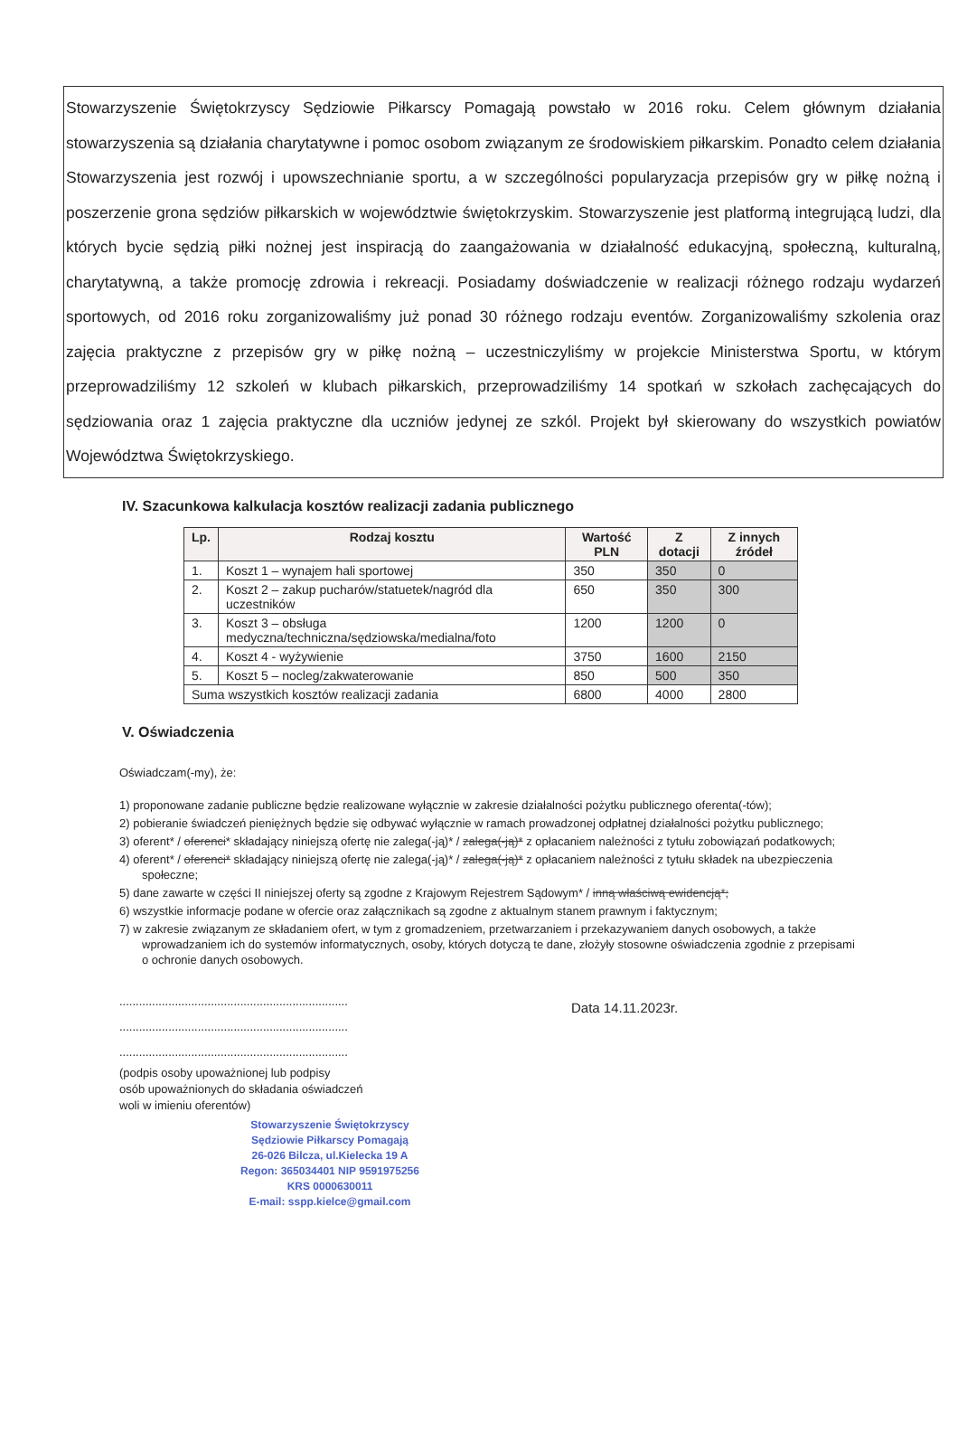Stowarzyszenie Świętokrzyscy Sędziowie Piłkarscy Pomagają powstało w 2016 roku. Celem głównym działania stowarzyszenia są działania charytatywne i pomoc osobom związanym ze środowiskiem piłkarskim. Ponadto celem działania Stowarzyszenia jest rozwój i upowszechnianie sportu, a w szczególności popularyzacja przepisów gry w piłkę nożną i poszerzenie grona sędziów piłkarskich w województwie świętokrzyskim. Stowarzyszenie jest platformą integrującą ludzi, dla których bycie sędzią piłki nożnej jest inspiracją do zaangażowania w działalność edukacyjną, społeczną, kulturalną, charytatywną, a także promocję zdrowia i rekreacji. Posiadamy doświadczenie w realizacji różnego rodzaju wydarzeń sportowych, od 2016 roku zorganizowaliśmy już ponad 30 różnego rodzaju eventów. Zorganizowaliśmy szkolenia oraz zajęcia praktyczne z przepisów gry w piłkę nożną – uczestniczyliśmy w projekcie Ministerstwa Sportu, w którym przeprowadziliśmy 12 szkoleń w klubach piłkarskich, przeprowadziliśmy 14 spotkań w szkołach zachęcających do sędziowania oraz 1 zajęcia praktyczne dla uczniów jedynej ze szkól. Projekt był skierowany do wszystkich powiatów Województwa Świętokrzyskiego.
IV. Szacunkowa kalkulacja kosztów realizacji zadania publicznego
| Lp. | Rodzaj kosztu | Wartość PLN | Z dotacji | Z innych źródeł |
| --- | --- | --- | --- | --- |
| 1. | Koszt 1 – wynajem hali sportowej | 350 | 350 | 0 |
| 2. | Koszt 2 – zakup pucharów/statuetek/nagród dla uczestników | 650 | 350 | 300 |
| 3. | Koszt 3 – obsługa medyczna/techniczna/sędziowska/medialna/foto | 1200 | 1200 | 0 |
| 4. | Koszt 4 - wyżywienie | 3750 | 1600 | 2150 |
| 5. | Koszt 5 – nocleg/zakwaterowanie | 850 | 500 | 350 |
| Suma wszystkich kosztów realizacji zadania | | 6800 | 4000 | 2800 |
V. Oświadczenia
Oświadczam(-my), że:
1) proponowane zadanie publiczne będzie realizowane wyłącznie w zakresie działalności pożytku publicznego oferenta(-tów);
2) pobieranie świadczeń pieniężnych będzie się odbywać wyłącznie w ramach prowadzonej odpłatnej działalności pożytku publicznego;
3) oferent* / oferenci* składający niniejszą ofertę nie zalega(-ją)* / zalega(-ją)* z opłacaniem należności z tytułu zobowiązań podatkowych;
4) oferent* / oferenci* składający niniejszą ofertę nie zalega(-ją)* / zalega(-ją)* z opłacaniem należności z tytułu składek na ubezpieczenia społeczne;
5) dane zawarte w części II niniejszej oferty są zgodne z Krajowym Rejestrem Sądowym* / inną właściwą ewidencją*;
6) wszystkie informacje podane w ofercie oraz załącznikach są zgodne z aktualnym stanem prawnym i faktycznym;
7) w zakresie związanym ze składaniem ofert, w tym z gromadzeniem, przetwarzaniem i przekazywaniem danych osobowych, a także wprowadzaniem ich do systemów informatycznych, osoby, których dotyczą te dane, złożyły stosowne oświadczenia zgodnie z przepisami o ochronie danych osobowych.
......................................................................
......................................................................
......................................................................
(podpis osoby upoważnionej lub podpisy
osób upoważnionych do składania oświadczeń
woli w imieniu oferentów)
Data 14.11.2023r.
Stowarzyszenie Świętokrzyscy
Sędziowie Piłkarscy Pomagają
26-026 Bilcza, ul.Kielecka 19 A
Regon: 365034401 NIP 9591975256
KRS 0000630011
E-mail: sspp.kielce@gmail.com